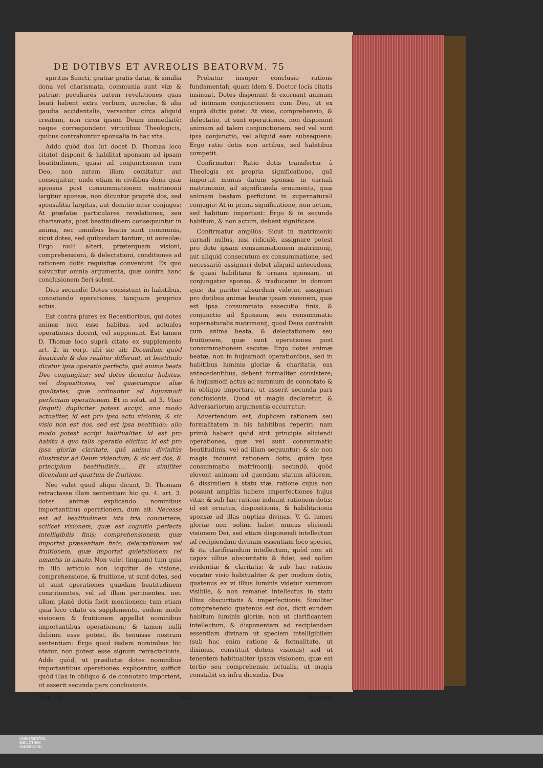DE DOTIBVS ET AVREOLIS BEATORVM. 75
spiritus Sancti, gratiæ gratis datæ, & similia dona vel charismata, communia sunt viæ & patriæ: peculiares autem revelationes quas beati habent extra verbum, aureolæ, & alia gaudia accidentalia, versantur circa aliquid creatum, non circa ipsum Deum immediatè; neque correspondent virtutibus Theologicis, quibus contrahuntur sponsalia in hac vita.
Addo quòd dos (ut docet D. Thomas loco citato) disponit & habilitat sponsam ad ipsam beatitudinem, quasi ad conjunctionem cum Deo, non autem illam comitatur aut consequitur; unde etiam in civilibus dona quæ sponsus post consummationem matrimonii largitur sponsæ, non dicuntur propriè dos, sed sponsalitia largitas, aut donatio inter conjuges: At præfatæ particulares revelationes, seu charismata, post beatitudinem consequuntur in anima, nec omnibus beatis sunt communia, sicut dotes, sed quibusdam tantum, ut aureolæ: Ergo nulli alteri, præterquam visioni, comprehensioni, & delectationi, conditiones ad rationem dotis requisitæ conveniunt. Ex quo solvuntur omnia argumenta, quæ contra hanc conclusionem fieri solent.
Dico secundò: Dotes consistunt in habitibus, connotando operationes, tanquam proprios actus.
Est contra plures ex Recentioribus, qui dotes animæ non esse habitus, sed actuales operationes docent, vel supponunt. Est tamen D. Thomæ loco suprà citato ex supplemento art. 2. in corp. ubi sic ait: Dicendum quòd beatitudo & dos realiter differunt, ut beatitudo dicatur ipsa operatio perfecta, quâ anima beata Deo conjungitur; sed dotes dicuntur habitus, vel dispositiones, vel quæcumque aliæ qualitates, quæ ordinantur ad hujusmodi perfectam operationem. Et in solut. ad 3. Visio (inquit) dupliciter potest accipi, uno modo actualiter, id est pro ipso actu visionis; & sic visio non est dos, sed est ipsa beatitudo: alio modo potest accipi habitualiter, id est pro habitu à quo talis operatio elicitur, id est pro ipsa gloriæ claritate, quâ anima divinitùs illustratur ad Deum videndum; & sic est dos, & principium beatitudinis.... Et similiter dicendum ad quartum de fruitione.
Nec valet quod aliqui dicunt, D. Thomam retractasse illam sententiam hic qu. 4. art. 3. dotes animæ explicando nominibus importantibus operationem, dum ait: Necesse est ad beatitudinem ista tria concurrere, scilicet visionem, quæ est cognitio perfecta intelligibilis finis; comprehensionem, quæ importat præsentiam finis; delectationem vel fruitionem, quæ importat quietationem rei amantis in amato. Non valet (inquam) tum quia in illo articulo non loquitur de visione, comprehensione, & fruitione, ut sunt dotes, sed ut sunt operationes quædam beatitudinem constituentes, vel ad illam pertinentes, nec ullam planè dotis facit mentionem: tum etiam quia loco citato ex supplemento, eodem modo visionem & fruitionem appellat nominibus importantibus operationem; & tamen nulli dubium esse potest, ibi tenuisse nostram sententiam: Ergo quod iisdem nominibus hic utatur, non potest esse signum retractationis. Adde quòd, ut prædictæ dotes nominibus importantibus operationes explicentur, sufficit quòd illas in obliquo & de connotato importent, ut asserit secunda pars conclusionis.
Probatur insuper conclusio ratione fundamentali, quam idem S. Doctor locis citatis insinuat. Dotes disponunt & exornant animam ad intimam conjunctionem cum Deo, ut ex suprà dictis patet: At visio, comprehensio, & delectatio, ut sunt operationes, non disponunt animam ad talem conjunctionem, sed vel sunt ipsa conjunctio, vel aliquid eam subsequens: Ergo ratio dotis non actibus, sed habitibus competit.
Confirmatur: Ratio dotis transfertur à Theologis ex propria significatione, quâ importat munus datum sponsæ in carnali matrimonio, ad significanda ornamenta, quæ animam beatam perficiunt in supernaturali conjugio: At in prima significatione, non actum, sed habitum important: Ergo & in secunda habitum, & non actum, debent significare.
Confirmatur ampliùs: Sicut in matrimonio carnali nullus, nisi ridiculè, assignare potest pro dote ipsam consummationem matrimonij, aut aliquid consecutum ex consummatione, sed necessariò assignari debet aliquid antecedens, & quasi habilitans & ornans sponsam, ut conjungatur sponso, & traducatur in domum ejus: ita pariter absurdum videtur, assignari pro dotibus animæ beatæ ipsam visionem, quæ est ipsa consummata assecutio finis, & conjunctio ad Sponsum, seu consummatio supernaturalis matrimonij, quod Deus contrahit cum anima beata, & delectationem seu fruitionem, quæ sunt operationes post consummationem secutæ: Ergo dotes animæ beatæ, non in hujusmodi operationibus, sed in habitibus luminis gloriæ & charitatis, eas antecedentibus, debent formaliter consistere; & hujusmodi actus ad summum de connotato & in obliquo importare, ut asserit secunda pars conclusionis. Quod ut magis declaretur, & Adversariorum argumentis occurratur:
Advertendum est, duplicem rationem seu formalitatem in his habitibus reperiri: nam primò habent quòd sint principia eliciendi operationes, quæ vel sunt consummatio beatitudinis, vel ad illam sequuntur; & sic non magis induunt rationem dotis, quàm ipsa consummatio matrimonij; secundò, quòd elevent animam ad quendam statum altiorem, & dissimilem à statu viæ, ratione cujus non possunt ampliùs habere imperfectiones hujus vitæ; & sub hac ratione induunt rationem dotis; id est ornatus, dispositionis, & habilitationis sponsæ ad illas nuptias divinas. V. G. lumen gloriæ non solùm habet munus eliciendi visionem Dei, sed etiam disponendi intellectum ad recipiendam divinam essentiam loco speciei, & ita clarificandum intellectum, quòd non sit capax ullius obscuritatis & fidei, sed solùm evidentiæ & claritatis; & sub hac ratione vocatur visio habitualiter & per modum dotis, quatenus ex vi illius luminis videtur summum visibile, & non remanet intellectus in statu illius obscuritatis & imperfectionis. Similiter comprehensio quatenus est dos, dicit eundem habitum luminis gloriæ, non ut clarificantem intellectum, & disponentem ad recipiendam essentiam divinam ut speciem intelligibilem (sub hac enim ratione & formalitate, ut diximus, constituit dotem visionis) sed ut tenentem habitualiter ipsam visionem, quæ est tertio seu comprehensio actualis, ut magis constabit ex infra dicendis. Dos
Tom. III. K 2 denique
UNIVERSITÄTS-
BIBLIOTHEK
PADERBORN